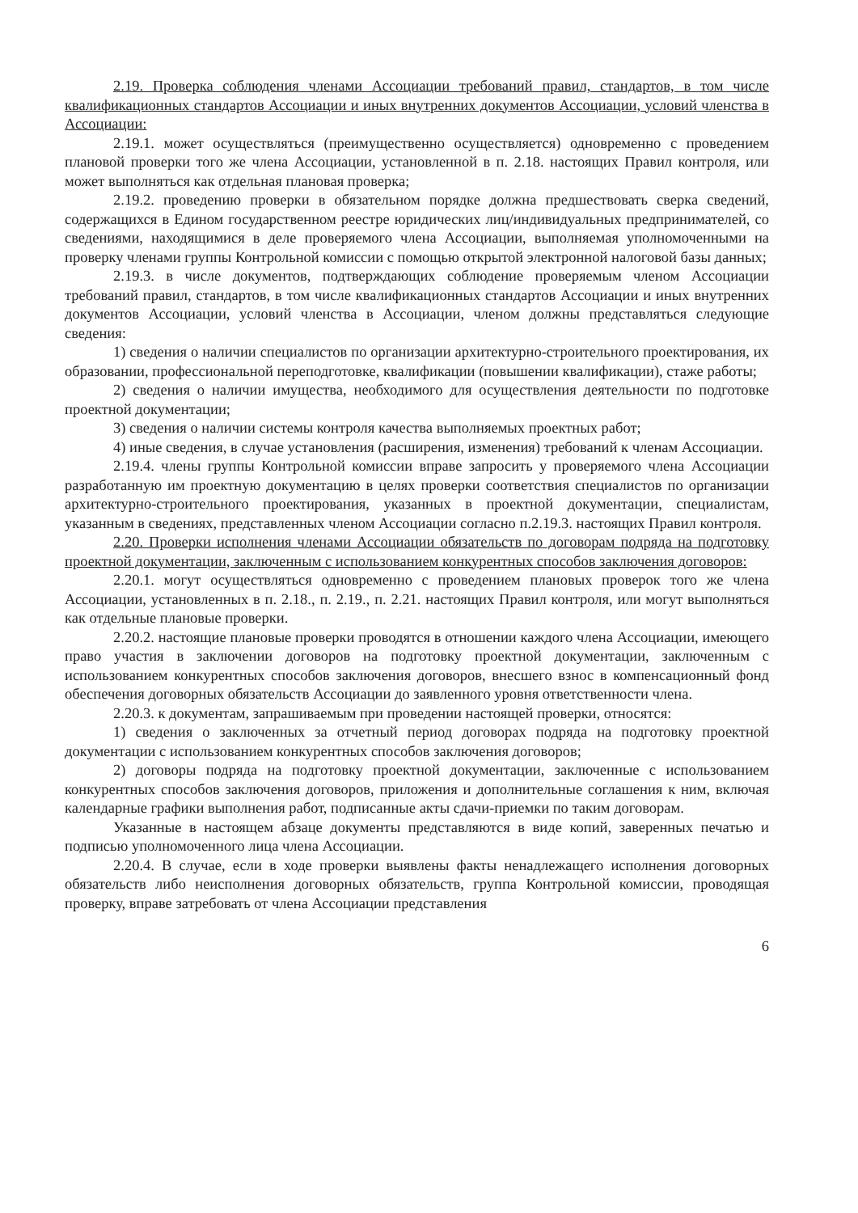2.19. Проверка соблюдения членами Ассоциации требований правил, стандартов, в том числе квалификационных стандартов Ассоциации и иных внутренних документов Ассоциации, условий членства в Ассоциации:
2.19.1. может осуществляться (преимущественно осуществляется) одновременно с проведением плановой проверки того же члена Ассоциации, установленной в п. 2.18. настоящих Правил контроля, или может выполняться как отдельная плановая проверка;
2.19.2. проведению проверки в обязательном порядке должна предшествовать сверка сведений, содержащихся в Едином государственном реестре юридических лиц/индивидуальных предпринимателей, со сведениями, находящимися в деле проверяемого члена Ассоциации, выполняемая уполномоченными на проверку членами группы Контрольной комиссии с помощью открытой электронной налоговой базы данных;
2.19.3. в числе документов, подтверждающих соблюдение проверяемым членом Ассоциации требований правил, стандартов, в том числе квалификационных стандартов Ассоциации и иных внутренних документов Ассоциации, условий членства в Ассоциации, членом должны представляться следующие сведения:
1) сведения о наличии специалистов по организации архитектурно-строительного проектирования, их образовании, профессиональной переподготовке, квалификации (повышении квалификации), стаже работы;
2) сведения о наличии имущества, необходимого для осуществления деятельности по подготовке проектной документации;
3) сведения о наличии системы контроля качества выполняемых проектных работ;
4) иные сведения, в случае установления (расширения, изменения) требований к членам Ассоциации.
2.19.4. члены группы Контрольной комиссии вправе запросить у проверяемого члена Ассоциации разработанную им проектную документацию в целях проверки соответствия специалистов по организации архитектурно-строительного проектирования, указанных в проектной документации, специалистам, указанным в сведениях, представленных членом Ассоциации согласно п.2.19.3. настоящих Правил контроля.
2.20. Проверки исполнения членами Ассоциации обязательств по договорам подряда на подготовку проектной документации, заключенным с использованием конкурентных способов заключения договоров:
2.20.1. могут осуществляться одновременно с проведением плановых проверок того же члена Ассоциации, установленных в п. 2.18., п. 2.19., п. 2.21. настоящих Правил контроля, или могут выполняться как отдельные плановые проверки.
2.20.2. настоящие плановые проверки проводятся в отношении каждого члена Ассоциации, имеющего право участия в заключении договоров на подготовку проектной документации, заключенным с использованием конкурентных способов заключения договоров, внесшего взнос в компенсационный фонд обеспечения договорных обязательств Ассоциации до заявленного уровня ответственности члена.
2.20.3. к документам, запрашиваемым при проведении настоящей проверки, относятся:
1) сведения о заключенных за отчетный период договорах подряда на подготовку проектной документации с использованием конкурентных способов заключения договоров;
2) договоры подряда на подготовку проектной документации, заключенные с использованием конкурентных способов заключения договоров, приложения и дополнительные соглашения к ним, включая календарные графики выполнения работ, подписанные акты сдачи-приемки по таким договорам.
Указанные в настоящем абзаце документы представляются в виде копий, заверенных печатью и подписью уполномоченного лица члена Ассоциации.
2.20.4. В случае, если в ходе проверки выявлены факты ненадлежащего исполнения договорных обязательств либо неисполнения договорных обязательств, группа Контрольной комиссии, проводящая проверку, вправе затребовать от члена Ассоциации представления
6